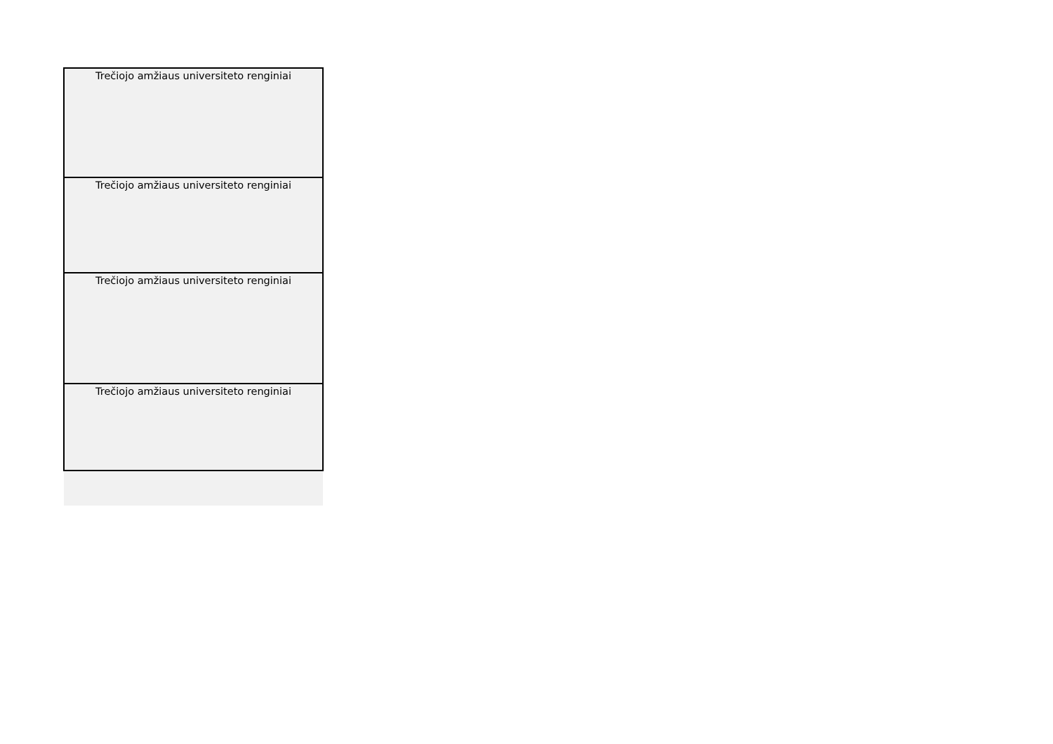| Trečiojo amžiaus universiteto renginiai |
| Trečiojo amžiaus universiteto renginiai |
| Trečiojo amžiaus universiteto renginiai |
| Trečiojo amžiaus universiteto renginiai |